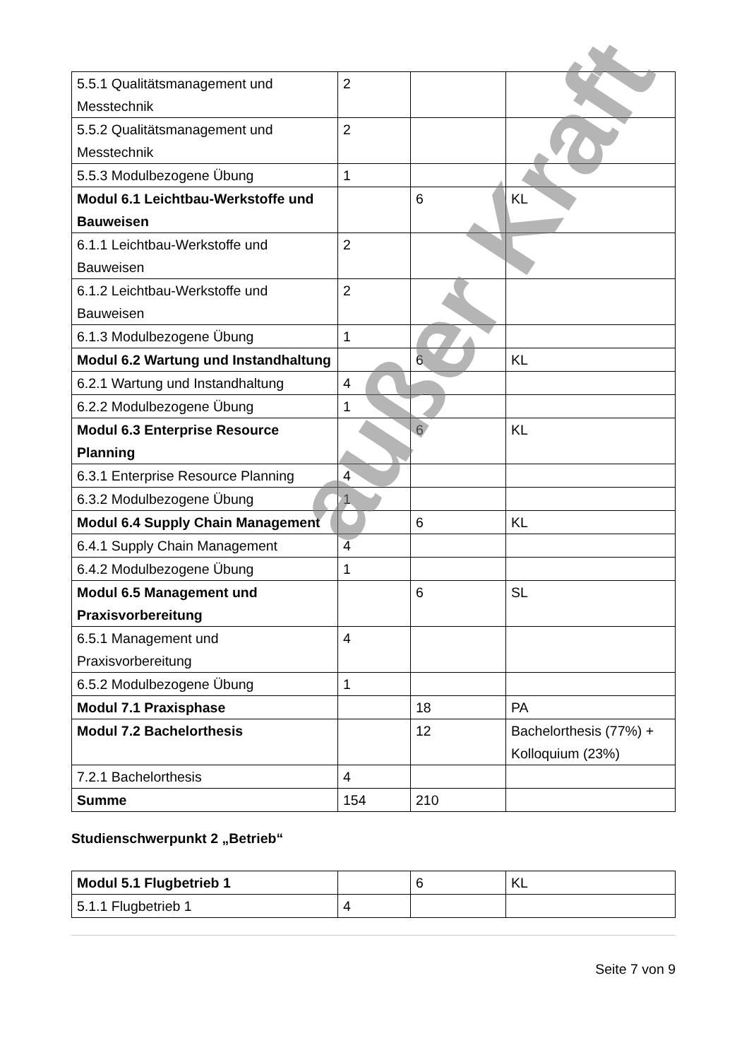| 5.5.1 Qualitätsmanagement und Messtechnik | 2 | | |
| 5.5.2 Qualitätsmanagement und Messtechnik | 2 | | |
| 5.5.3 Modulbezogene Übung | 1 | | |
| Modul 6.1 Leichtbau-Werkstoffe und Bauweisen | | 6 | KL |
| 6.1.1 Leichtbau-Werkstoffe und Bauweisen | 2 | | |
| 6.1.2 Leichtbau-Werkstoffe und Bauweisen | 2 | | |
| 6.1.3 Modulbezogene Übung | 1 | | |
| Modul 6.2 Wartung und Instandhaltung | | 6 | KL |
| 6.2.1 Wartung und Instandhaltung | 4 | | |
| 6.2.2 Modulbezogene Übung | 1 | | |
| Modul 6.3 Enterprise Resource Planning | | 6 | KL |
| 6.3.1 Enterprise Resource Planning | 4 | | |
| 6.3.2 Modulbezogene Übung | 1 | | |
| Modul 6.4 Supply Chain Management | | 6 | KL |
| 6.4.1 Supply Chain Management | 4 | | |
| 6.4.2 Modulbezogene Übung | 1 | | |
| Modul 6.5 Management und Praxisvorbereitung | | 6 | SL |
| 6.5.1 Management und Praxisvorbereitung | 4 | | |
| 6.5.2 Modulbezogene Übung | 1 | | |
| Modul 7.1 Praxisphase | | 18 | PA |
| Modul 7.2 Bachelorthesis | | 12 | Bachelorthesis (77%) + Kolloquium (23%) |
| 7.2.1 Bachelorthesis | 4 | | |
| Summe | 154 | 210 | |
Studienschwerpunkt 2 „Betrieb“
| Modul 5.1 Flugbetrieb 1 | | 6 | KL |
| 5.1.1 Flugbetrieb 1 | 4 | | |
Seite 7 von 9
außer Kraft